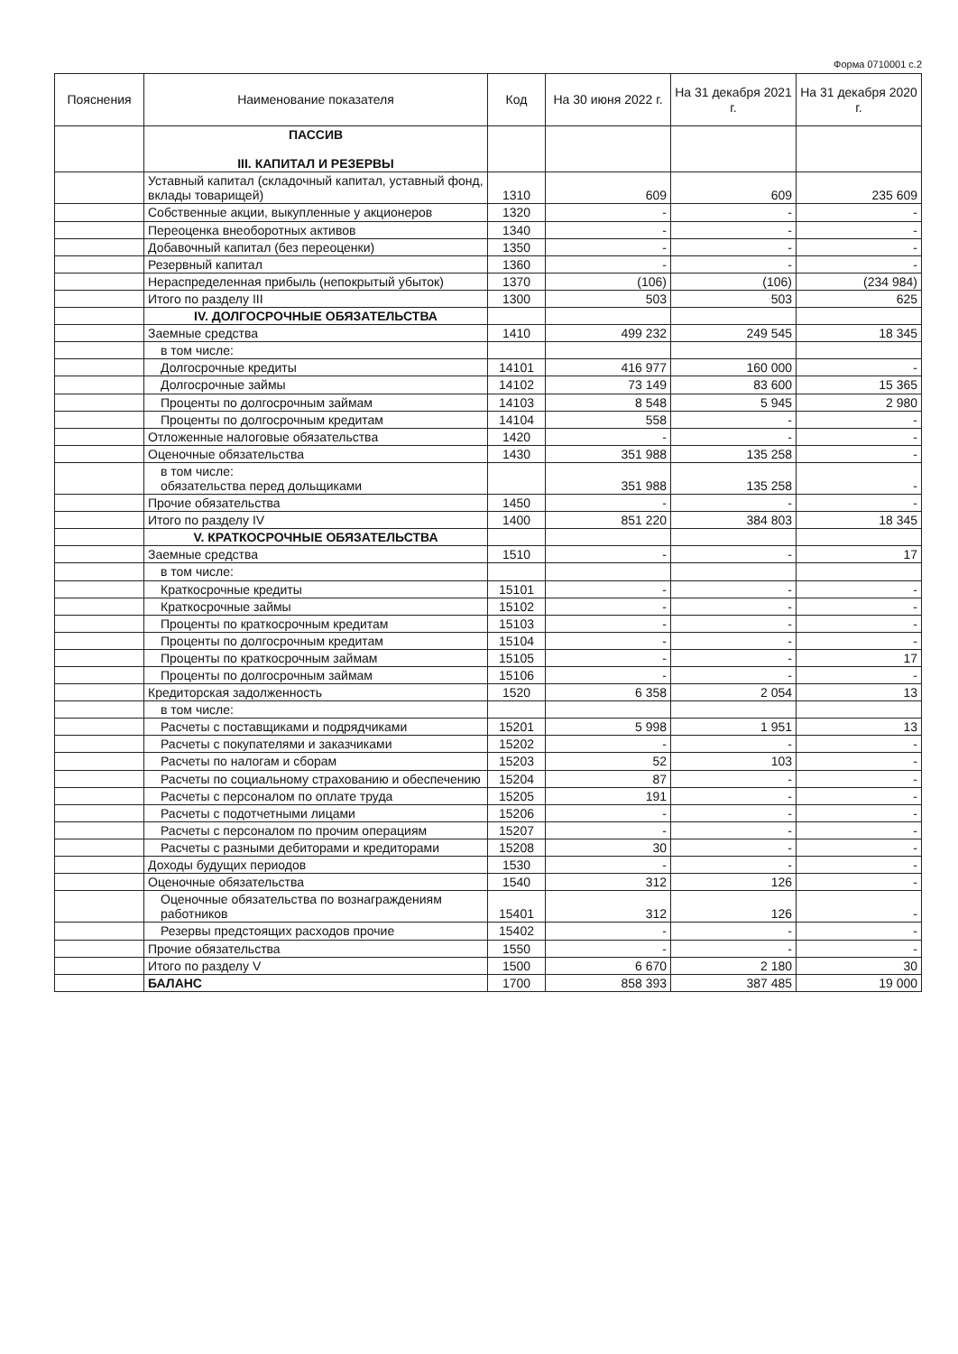Форма 0710001 с.2
| Пояснения | Наименование показателя | Код | На 30 июня 2022 г. | На 31 декабря 2021 г. | На 31 декабря 2020 г. |
| --- | --- | --- | --- | --- | --- |
| | ПАССИВ III. КАПИТАЛ И РЕЗЕРВЫ | | | | |
| | Уставный капитал (складочный капитал, уставный фонд, вклады товарищей) | 1310 | 609 | 609 | 235 609 |
| | Собственные акции, выкупленные у акционеров | 1320 | - | - | - |
| | Переоценка внеоборотных активов | 1340 | - | - | - |
| | Добавочный капитал (без переоценки) | 1350 | - | - | - |
| | Резервный капитал | 1360 | - | - | - |
| | Нераспределенная прибыль (непокрытый убыток) | 1370 | (106) | (106) | (234 984) |
| | Итого по разделу III | 1300 | 503 | 503 | 625 |
| | IV. ДОЛГОСРОЧНЫЕ ОБЯЗАТЕЛЬСТВА | | | | |
| | Заемные средства | 1410 | 499 232 | 249 545 | 18 345 |
| | в том числе: | | | | |
| | Долгосрочные кредиты | 14101 | 416 977 | 160 000 | - |
| | Долгосрочные займы | 14102 | 73 149 | 83 600 | 15 365 |
| | Проценты по долгосрочным займам | 14103 | 8 548 | 5 945 | 2 980 |
| | Проценты по долгосрочным кредитам | 14104 | 558 | - | - |
| | Отложенные налоговые обязательства | 1420 | - | - | - |
| | Оценочные обязательства | 1430 | 351 988 | 135 258 | - |
| | в том числе: обязательства перед дольщиками | | 351 988 | 135 258 | - |
| | Прочие обязательства | 1450 | - | - | - |
| | Итого по разделу IV | 1400 | 851 220 | 384 803 | 18 345 |
| | V. КРАТКОСРОЧНЫЕ ОБЯЗАТЕЛЬСТВА | | | | |
| | Заемные средства | 1510 | - | - | 17 |
| | в том числе: | | | | |
| | Краткосрочные кредиты | 15101 | - | - | - |
| | Краткосрочные займы | 15102 | - | - | - |
| | Проценты по краткосрочным кредитам | 15103 | - | - | - |
| | Проценты по долгосрочным кредитам | 15104 | - | - | - |
| | Проценты по краткосрочным займам | 15105 | - | - | 17 |
| | Проценты по долгосрочным займам | 15106 | - | - | - |
| | Кредиторская задолженность | 1520 | 6 358 | 2 054 | 13 |
| | в том числе: | | | | |
| | Расчеты с поставщиками и подрядчиками | 15201 | 5 998 | 1 951 | 13 |
| | Расчеты с покупателями и заказчиками | 15202 | - | - | - |
| | Расчеты по налогам и сборам | 15203 | 52 | 103 | - |
| | Расчеты по социальному страхованию и обеспечению | 15204 | 87 | - | - |
| | Расчеты с персоналом по оплате труда | 15205 | 191 | - | - |
| | Расчеты с подотчетными лицами | 15206 | - | - | - |
| | Расчеты с персоналом по прочим операциям | 15207 | - | - | - |
| | Расчеты с разными дебиторами и кредиторами | 15208 | 30 | - | - |
| | Доходы будущих периодов | 1530 | - | - | - |
| | Оценочные обязательства | 1540 | 312 | 126 | - |
| | Оценочные обязательства по вознаграждениям работников | 15401 | 312 | 126 | - |
| | Резервы предстоящих расходов прочие | 15402 | - | - | - |
| | Прочие обязательства | 1550 | - | - | - |
| | Итого по разделу V | 1500 | 6 670 | 2 180 | 30 |
| | БАЛАНС | 1700 | 858 393 | 387 485 | 19 000 |